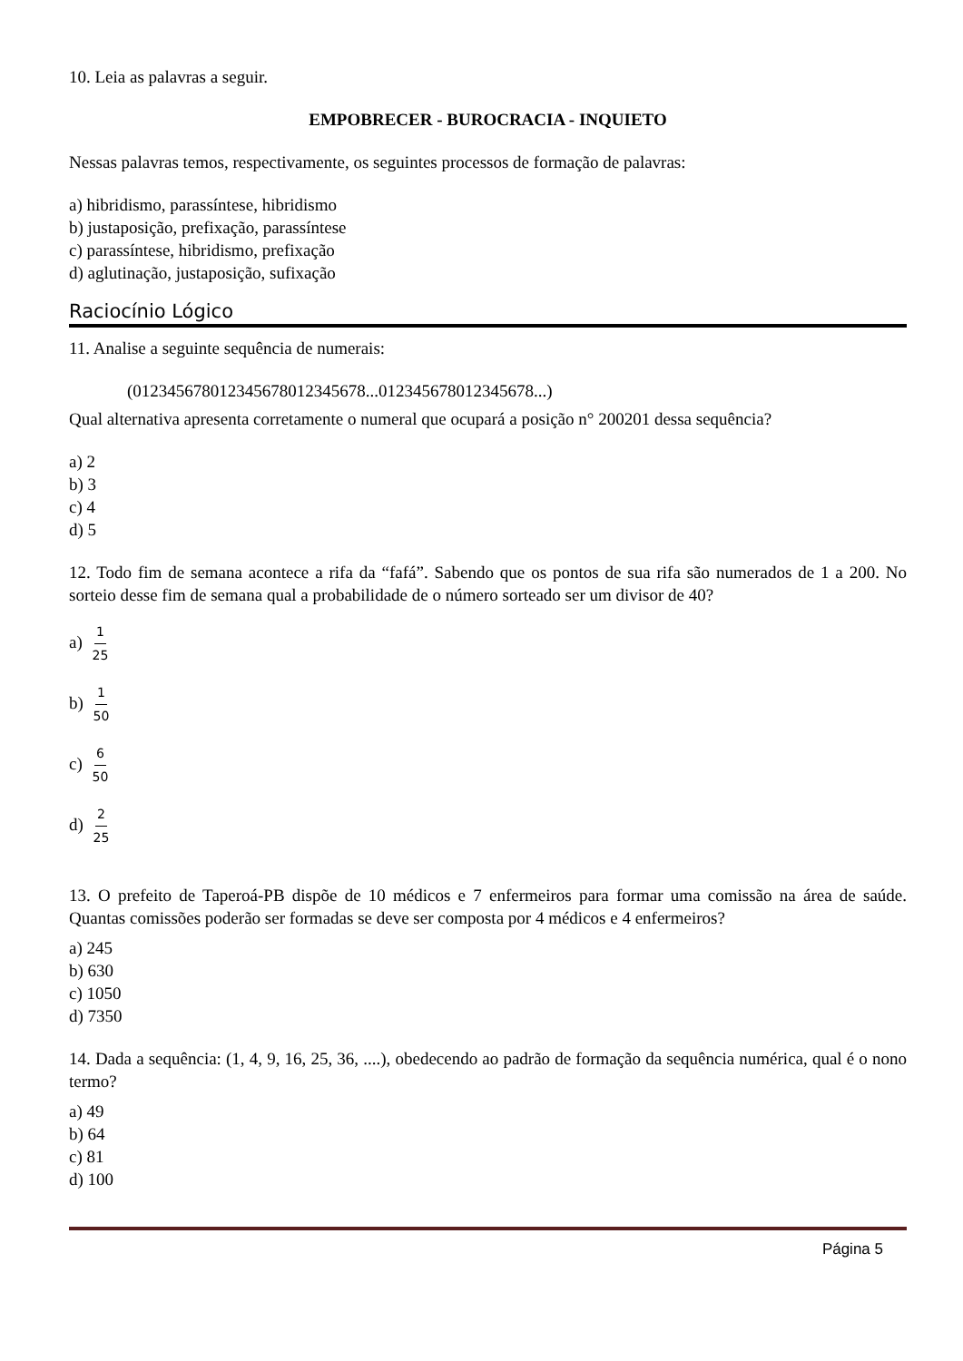10. Leia as palavras a seguir.
EMPOBRECER - BUROCRACIA - INQUIETO
Nessas palavras temos, respectivamente, os seguintes processos de formação de palavras:
a) hibridismo, parassíntese, hibridismo
b) justaposição, prefixação, parassíntese
c) parassíntese, hibridismo, prefixação
d) aglutinação, justaposição, sufixação
Raciocínio Lógico
11. Analise a seguinte sequência de numerais:
(012345678012345678012345678...012345678012345678...)
Qual alternativa apresenta corretamente o numeral que ocupará a posição n° 200201 dessa sequência?
a) 2
b) 3
c) 4
d) 5
12. Todo fim de semana acontece a rifa da “fafá”. Sabendo que os pontos de sua rifa são numerados de 1 a 200. No sorteio desse fim de semana qual a probabilidade de o número sorteado ser um divisor de 40?
a) 1 25
b) 1 50
c) 6 50
d) 2 25
13. O prefeito de Taperoá-PB dispõe de 10 médicos e 7 enfermeiros para formar uma comissão na área de saúde. Quantas comissões poderão ser formadas se deve ser composta por 4 médicos e 4 enfermeiros?
a) 245
b) 630
c) 1050
d) 7350
14. Dada a sequência: (1, 4, 9, 16, 25, 36, ....), obedecendo ao padrão de formação da sequência numérica, qual é o nono termo?
a) 49
b) 64
c) 81
d) 100
Página 5